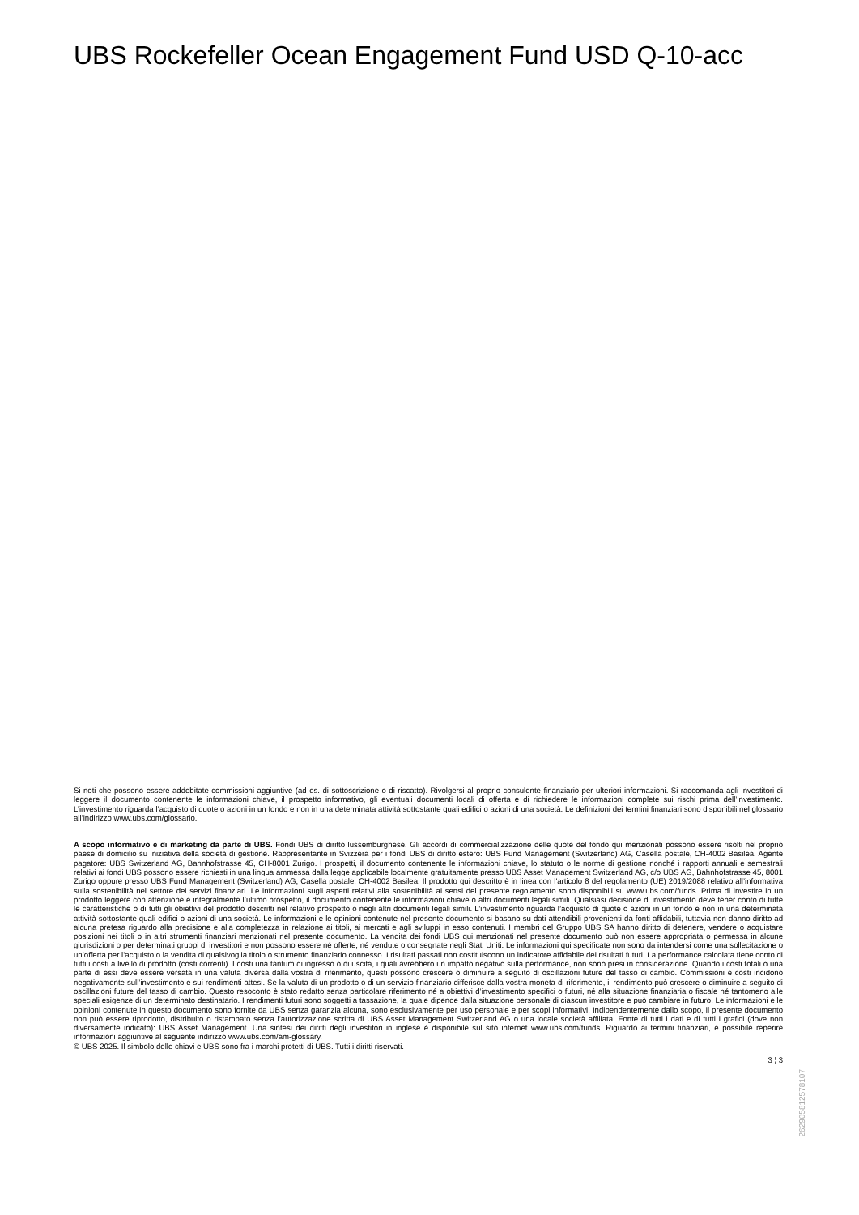UBS Rockefeller Ocean Engagement Fund USD Q-10-acc
Si noti che possono essere addebitate commissioni aggiuntive (ad es. di sottoscrizione o di riscatto). Rivolgersi al proprio consulente finanziario per ulteriori informazioni. Si raccomanda agli investitori di leggere il documento contenente le informazioni chiave, il prospetto informativo, gli eventuali documenti locali di offerta e di richiedere le informazioni complete sui rischi prima dell’investimento. L’investimento riguarda l’acquisto di quote o azioni in un fondo e non in una determinata attività sottostante quali edifici o azioni di una società. Le definizioni dei termini finanziari sono disponibili nel glossario all’indirizzo www.ubs.com/glossario.
A scopo informativo e di marketing da parte di UBS. Fondi UBS di diritto lussemburghese. Gli accordi di commercializzazione delle quote del fondo qui menzionati possono essere risolti nel proprio paese di domicilio su iniziativa della società di gestione. Rappresentante in Svizzera per i fondi UBS di diritto estero: UBS Fund Management (Switzerland) AG, Casella postale, CH-4002 Basilea. Agente pagatore: UBS Switzerland AG, Bahnhofstrasse 45, CH-8001 Zurigo. I prospetti, il documento contenente le informazioni chiave, lo statuto o le norme di gestione nonché i rapporti annuali e semestrali relativi ai fondi UBS possono essere richiesti in una lingua ammessa dalla legge applicabile localmente gratuitamente presso UBS Asset Management Switzerland AG, c/o UBS AG, Bahnhofstrasse 45, 8001 Zurigo oppure presso UBS Fund Management (Switzerland) AG, Casella postale, CH-4002 Basilea. Il prodotto qui descritto è in linea con l'articolo 8 del regolamento (UE) 2019/2088 relativo all’informativa sulla sostenibilità nel settore dei servizi finanziari. Le informazioni sugli aspetti relativi alla sostenibilità ai sensi del presente regolamento sono disponibili su www.ubs.com/funds. Prima di investire in un prodotto leggere con attenzione e integralmente l’ultimo prospetto, il documento contenente le informazioni chiave o altri documenti legali simili. Qualsiasi decisione di investimento deve tener conto di tutte le caratteristiche o di tutti gli obiettivi del prodotto descritti nel relativo prospetto o negli altri documenti legali simili. L’investimento riguarda l’acquisto di quote o azioni in un fondo e non in una determinata attività sottostante quali edifici o azioni di una società. Le informazioni e le opinioni contenute nel presente documento si basano su dati attendibili provenienti da fonti affidabili, tuttavia non danno diritto ad alcuna pretesa riguardo alla precisione e alla completezza in relazione ai titoli, ai mercati e agli sviluppi in esso contenuti. I membri del Gruppo UBS SA hanno diritto di detenere, vendere o acquistare posizioni nei titoli o in altri strumenti finanziari menzionati nel presente documento. La vendita dei fondi UBS qui menzionati nel presente documento può non essere appropriata o permessa in alcune giurisdizioni o per determinati gruppi di investitori e non possono essere né offerte, né vendute o consegnate negli Stati Uniti. Le informazioni qui specificate non sono da intendersi come una sollecitazione o un’offerta per l’acquisto o la vendita di qualsivoglia titolo o strumento finanziario connesso. I risultati passati non costituiscono un indicatore affidabile dei risultati futuri. La performance calcolata tiene conto di tutti i costi a livello di prodotto (costi correnti). I costi una tantum di ingresso o di uscita, i quali avrebbero un impatto negativo sulla performance, non sono presi in considerazione. Quando i costi totali o una parte di essi deve essere versata in una valuta diversa dalla vostra di riferimento, questi possono crescere o diminuire a seguito di oscillazioni future del tasso di cambio. Commissioni e costi incidono negativamente sull’investimento e sui rendimenti attesi. Se la valuta di un prodotto o di un servizio finanziario differisce dalla vostra moneta di riferimento, il rendimento può crescere o diminuire a seguito di oscillazioni future del tasso di cambio. Questo resoconto è stato redatto senza particolare riferimento né a obiettivi d’investimento specifici o futuri, né alla situazione finanziaria o fiscale né tantomeno alle speciali esigenze di un determinato destinatario. I rendimenti futuri sono soggetti a tassazione, la quale dipende dalla situazione personale di ciascun investitore e può cambiare in futuro. Le informazioni e le opinioni contenute in questo documento sono fornite da UBS senza garanzia alcuna, sono esclusivamente per uso personale e per scopi informativi. Indipendentemente dallo scopo, il presente documento non può essere riprodotto, distribuito o ristampato senza l’autorizzazione scritta di UBS Asset Management Switzerland AG o una locale società affiliata. Fonte di tutti i dati e di tutti i grafici (dove non diversamente indicato): UBS Asset Management. Una sintesi dei diritti degli investitori in inglese è disponibile sul sito internet www.ubs.com/funds. Riguardo ai termini finanziari, è possibile reperire informazioni aggiuntive al seguente indirizzo www.ubs.com/am-glossary.
© UBS 2025. Il simbolo delle chiavi e UBS sono fra i marchi protetti di UBS. Tutti i diritti riservati.
3 ¦ 3
26290581​2578107